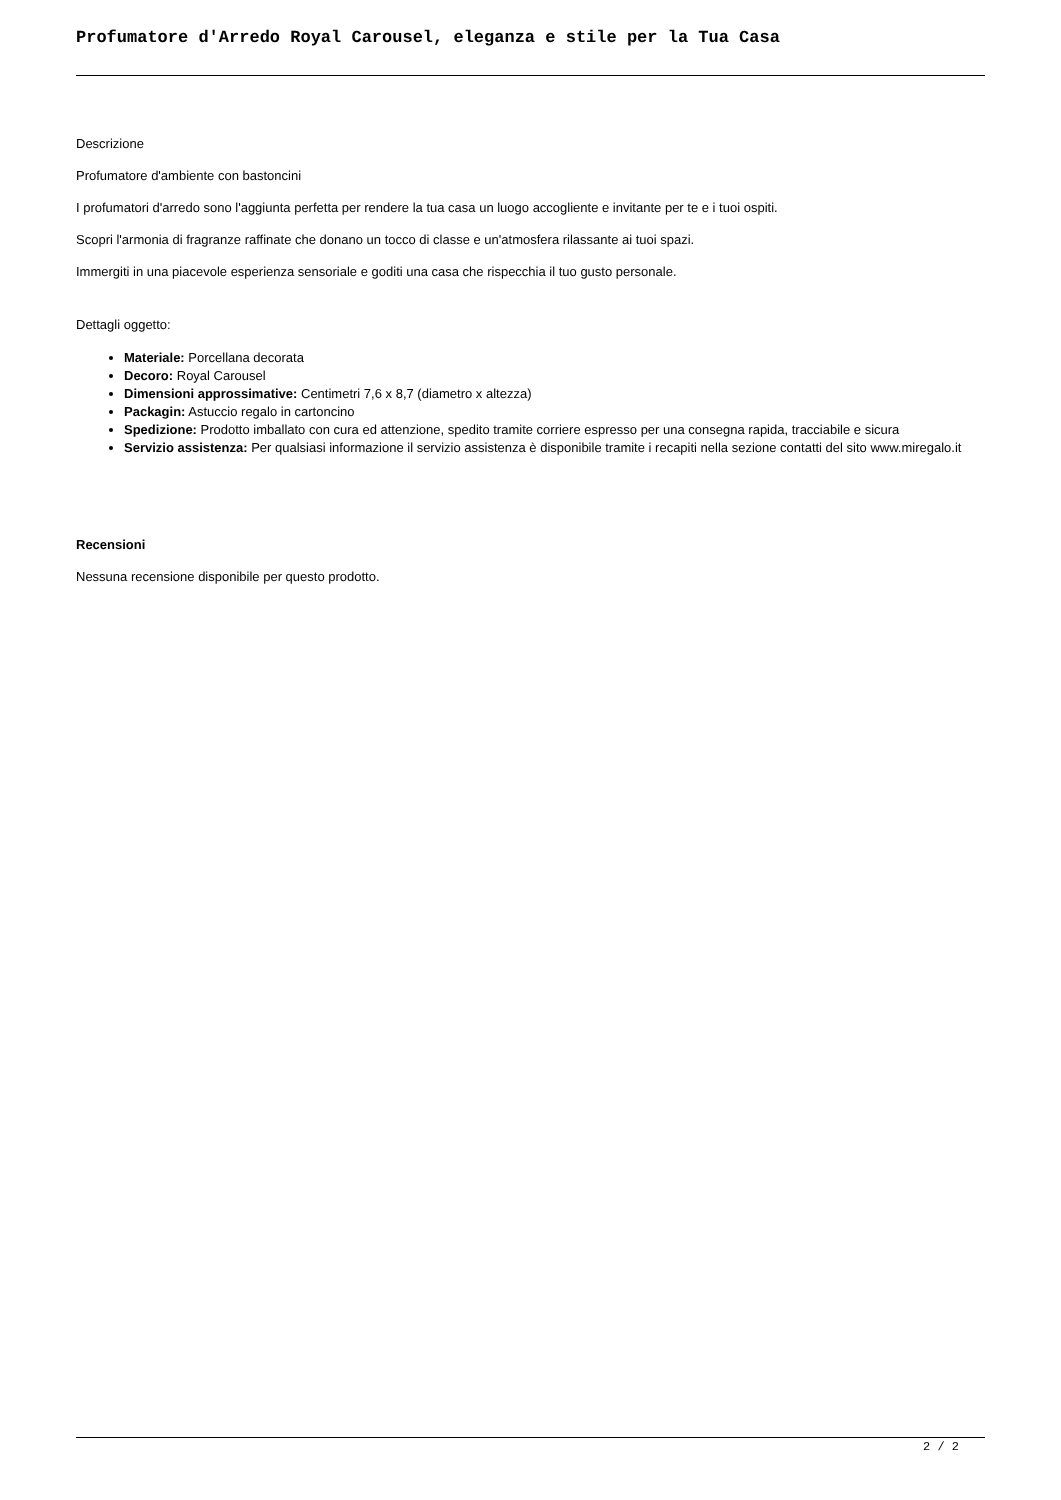Profumatore d'Arredo Royal Carousel, eleganza e stile per la Tua Casa
Descrizione
Profumatore d'ambiente con bastoncini
I profumatori d'arredo sono l'aggiunta perfetta per rendere la tua casa un luogo accogliente e invitante per te e i tuoi ospiti.
Scopri l'armonia di fragranze raffinate che donano un tocco di classe e un'atmosfera rilassante ai tuoi spazi.
Immergiti in una piacevole esperienza sensoriale e goditi una casa che rispecchia il tuo gusto personale.
Dettagli oggetto:
Materiale: Porcellana decorata
Decoro: Royal Carousel
Dimensioni approssimative: Centimetri 7,6 x 8,7 (diametro x altezza)
Packagin: Astuccio regalo in cartoncino
Spedizione: Prodotto imballato con cura ed attenzione, spedito tramite corriere espresso per una consegna rapida, tracciabile e sicura
Servizio assistenza: Per qualsiasi informazione il servizio assistenza è disponibile tramite i recapiti nella sezione contatti del sito www.miregalo.it
Recensioni
Nessuna recensione disponibile per questo prodotto.
2 / 2